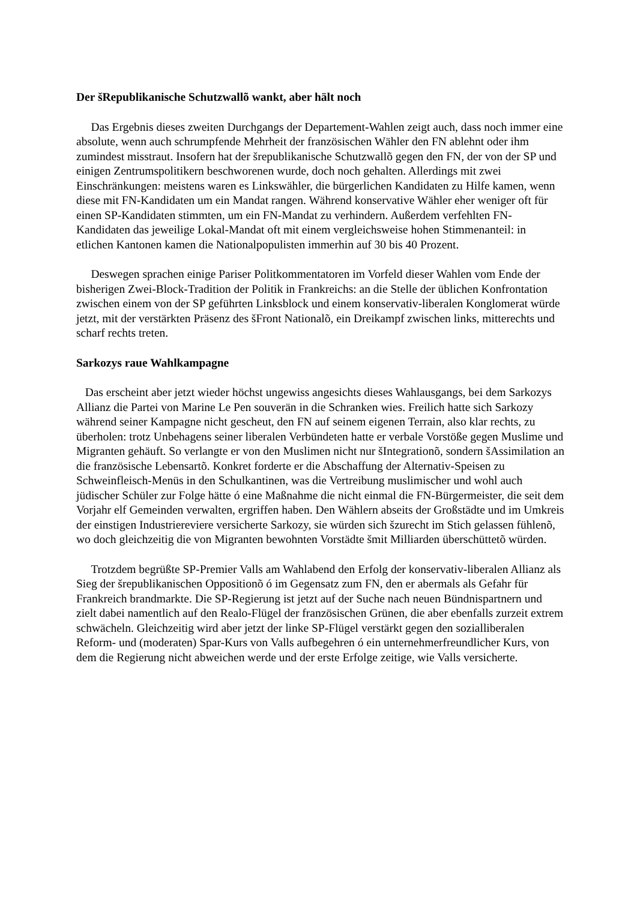Der šRepublikanische Schutzwallõ wankt, aber hält noch
Das Ergebnis dieses zweiten Durchgangs der Departement-Wahlen zeigt auch, dass noch immer eine absolute, wenn auch schrumpfende Mehrheit der französischen Wähler den FN ablehnt oder ihm zumindest misstraut. Insofern hat der šrepublikanische Schutzwallõ gegen den FN, der von der SP und einigen Zentrumspolitikern beschworenen wurde, doch noch gehalten. Allerdings mit zwei Einschränkungen: meistens waren es Linkswähler, die bürgerlichen Kandidaten zu Hilfe kamen, wenn diese mit FN-Kandidaten um ein Mandat rangen. Während konservative Wähler eher weniger oft für einen SP-Kandidaten stimmten, um ein FN-Mandat zu verhindern. Außerdem verfehlten FN-Kandidaten das jeweilige Lokal-Mandat oft mit einem vergleichsweise hohen Stimmenanteil: in etlichen Kantonen kamen die Nationalpopulisten immerhin auf 30 bis 40 Prozent.
Deswegen sprachen einige Pariser Politkommentatoren im Vorfeld dieser Wahlen vom Ende der bisherigen Zwei-Block-Tradition der Politik in Frankreichs: an die Stelle der üblichen Konfrontation zwischen einem von der SP geführten Linksblock und einem konservativ-liberalen Konglomerat würde jetzt, mit der verstärkten Präsenz des šFront Nationalõ, ein Dreikampf zwischen links, mitterechts und scharf rechts treten.
Sarkozys raue Wahlkampagne
Das erscheint aber jetzt wieder höchst ungewiss angesichts dieses Wahlausgangs, bei dem Sarkozys Allianz die Partei von Marine Le Pen souverän in die Schranken wies. Freilich hatte sich Sarkozy während seiner Kampagne nicht gescheut, den FN auf seinem eigenen Terrain, also klar rechts, zu überholen: trotz Unbehagens seiner liberalen Verbündeten hatte er verbale Vorstöße gegen Muslime und Migranten gehäuft. So verlangte er von den Muslimen nicht nur šIntegrationõ, sondern šAssimilation an die französische Lebensartõ. Konkret forderte er die Abschaffung der Alternativ-Speisen zu Schweinfleisch-Menüs in den Schulkantinen, was die Vertreibung muslimischer und wohl auch jüdischer Schüler zur Folge hätte ó eine Maßnahme die nicht einmal die FN-Bürgermeister, die seit dem Vorjahr elf Gemeinden verwalten, ergriffen haben. Den Wählern abseits der Großstädte und im Umkreis der einstigen Industriereviere versicherte Sarkozy, sie würden sich šzurecht im Stich gelassen fühlenõ, wo doch gleichzeitig die von Migranten bewohnten Vorstädte šmit Milliarden überschüttetõ würden.
Trotzdem begrüßte SP-Premier Valls am Wahlabend den Erfolg der konservativ-liberalen Allianz als Sieg der šrepublikanischen Oppositionõ ó im Gegensatz zum FN, den er abermals als Gefahr für Frankreich brandmarkte. Die SP-Regierung ist jetzt auf der Suche nach neuen Bündnispartnern und zielt dabei namentlich auf den Realo-Flügel der französischen Grünen, die aber ebenfalls zurzeit extrem schwächeln. Gleichzeitig wird aber jetzt der linke SP-Flügel verstärkt gegen den sozialliberalen Reform- und (moderaten) Spar-Kurs von Valls aufbegehren ó ein unternehmerfreundlicher Kurs, von dem die Regierung nicht abweichen werde und der erste Erfolge zeitige, wie Valls versicherte.